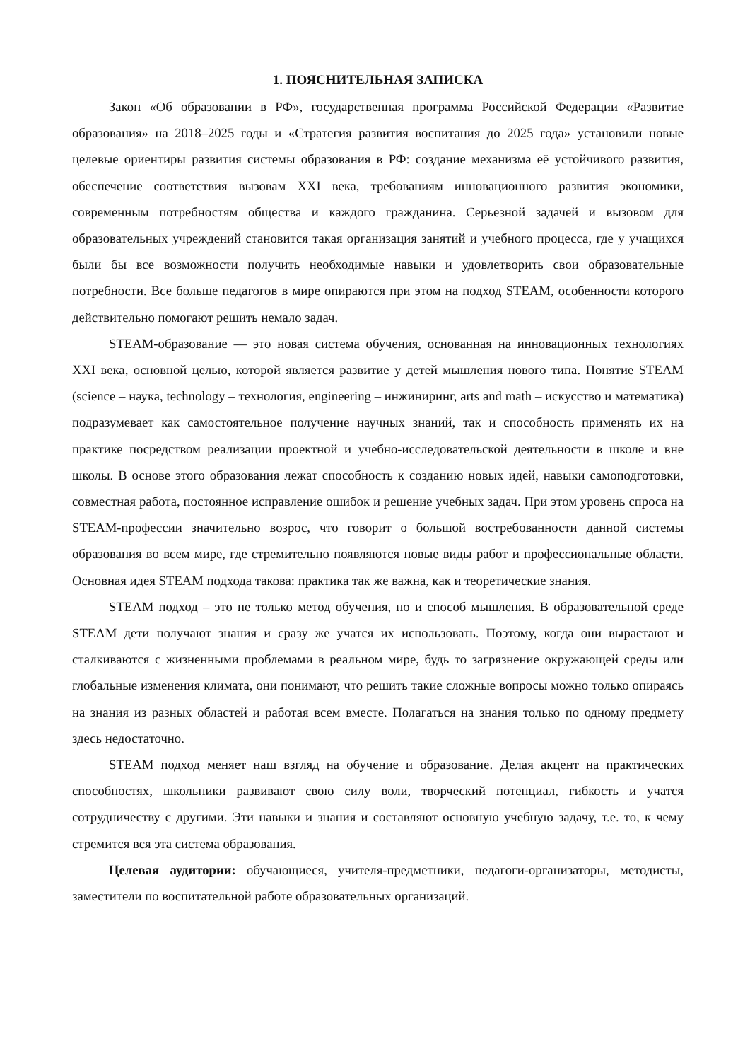1. ПОЯСНИТЕЛЬНАЯ ЗАПИСКА
Закон «Об образовании в РФ», государственная программа Российской Федерации «Развитие образования» на 2018–2025 годы и «Стратегия развития воспитания до 2025 года» установили новые целевые ориентиры развития системы образования в РФ: создание механизма её устойчивого развития, обеспечение соответствия вызовам XXI века, требованиям инновационного развития экономики, современным потребностям общества и каждого гражданина. Серьезной задачей и вызовом для образовательных учреждений становится такая организация занятий и учебного процесса, где у учащихся были бы все возможности получить необходимые навыки и удовлетворить свои образовательные потребности. Все больше педагогов в мире опираются при этом на подход STEAM, особенности которого действительно помогают решить немало задач.
STEAM-образование — это новая система обучения, основанная на инновационных технологиях XXI века, основной целью, которой является развитие у детей мышления нового типа. Понятие STEAM (science – наука, technology – технология, engineering – инжиниринг, arts and math – искусство и математика) подразумевает как самостоятельное получение научных знаний, так и способность применять их на практике посредством реализации проектной и учебно-исследовательской деятельности в школе и вне школы. В основе этого образования лежат способность к созданию новых идей, навыки самоподготовки, совместная работа, постоянное исправление ошибок и решение учебных задач. При этом уровень спроса на STEAM-профессии значительно возрос, что говорит о большой востребованности данной системы образования во всем мире, где стремительно появляются новые виды работ и профессиональные области. Основная идея STEAM подхода такова: практика так же важна, как и теоретические знания.
STEAM подход – это не только метод обучения, но и способ мышления. В образовательной среде STEAM дети получают знания и сразу же учатся их использовать. Поэтому, когда они вырастают и сталкиваются с жизненными проблемами в реальном мире, будь то загрязнение окружающей среды или глобальные изменения климата, они понимают, что решить такие сложные вопросы можно только опираясь на знания из разных областей и работая всем вместе. Полагаться на знания только по одному предмету здесь недостаточно.
STEAM подход меняет наш взгляд на обучение и образование. Делая акцент на практических способностях, школьники развивают свою силу воли, творческий потенциал, гибкость и учатся сотрудничеству с другими. Эти навыки и знания и составляют основную учебную задачу, т.е. то, к чему стремится вся эта система образования.
Целевая аудитории: обучающиеся, учителя-предметники, педагоги-организаторы, методисты, заместители по воспитательной работе образовательных организаций.